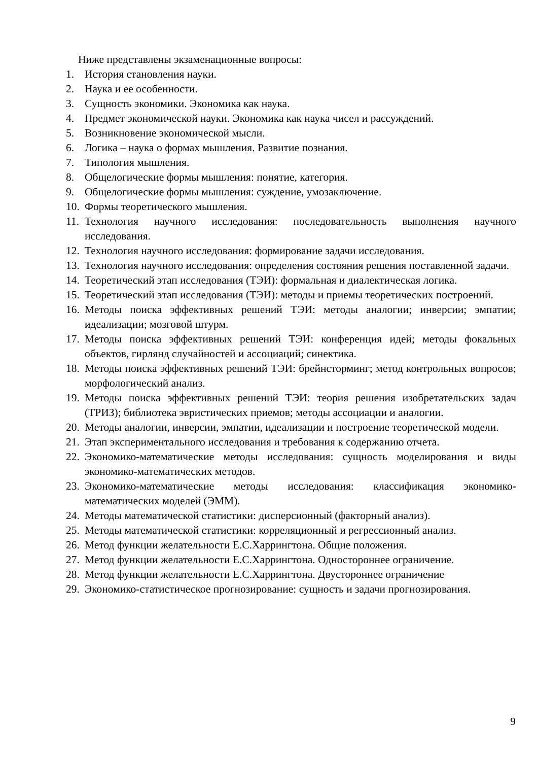Ниже представлены экзаменационные вопросы:
1. История становления науки.
2. Наука и ее особенности.
3. Сущность экономики. Экономика как наука.
4. Предмет экономической науки. Экономика как наука чисел и рассуждений.
5. Возникновение экономической мысли.
6. Логика – наука о формах мышления. Развитие познания.
7. Типология мышления.
8. Общелогические формы мышления: понятие, категория.
9. Общелогические формы мышления: суждение, умозаключение.
10. Формы теоретического мышления.
11. Технология научного исследования: последовательность выполнения научного исследования.
12. Технология научного исследования: формирование задачи исследования.
13. Технология научного исследования: определения состояния решения поставленной задачи.
14. Теоретический этап исследования (ТЭИ): формальная и диалектическая логика.
15. Теоретический этап исследования (ТЭИ): методы и приемы теоретических построений.
16. Методы поиска эффективных решений ТЭИ: методы аналогии; инверсии; эмпатии; идеализации; мозговой штурм.
17. Методы поиска эффективных решений ТЭИ: конференция идей; методы фокальных объектов, гирлянд случайностей и ассоциаций; синектика.
18. Методы поиска эффективных решений ТЭИ: брейнсторминг; метод контрольных вопросов; морфологический анализ.
19. Методы поиска эффективных решений ТЭИ: теория решения изобретательских задач (ТРИЗ); библиотека эвристических приемов; методы ассоциации и аналогии.
20. Методы аналогии, инверсии, эмпатии, идеализации и построение теоретической модели.
21. Этап экспериментального исследования и требования к содержанию отчета.
22. Экономико-математические методы исследования: сущность моделирования и виды экономико-математических методов.
23. Экономико-математические методы исследования: классификация экономико-математических моделей (ЭММ).
24. Методы математической статистики: дисперсионный (факторный анализ).
25. Методы математической статистики: корреляционный и регрессионный анализ.
26. Метод функции желательности Е.С.Харрингтона. Общие положения.
27. Метод функции желательности Е.С.Харрингтона. Одностороннее ограничение.
28. Метод функции желательности Е.С.Харрингтона. Двустороннее ограничение
29. Экономико-статистическое прогнозирование: сущность и задачи прогнозирования.
9